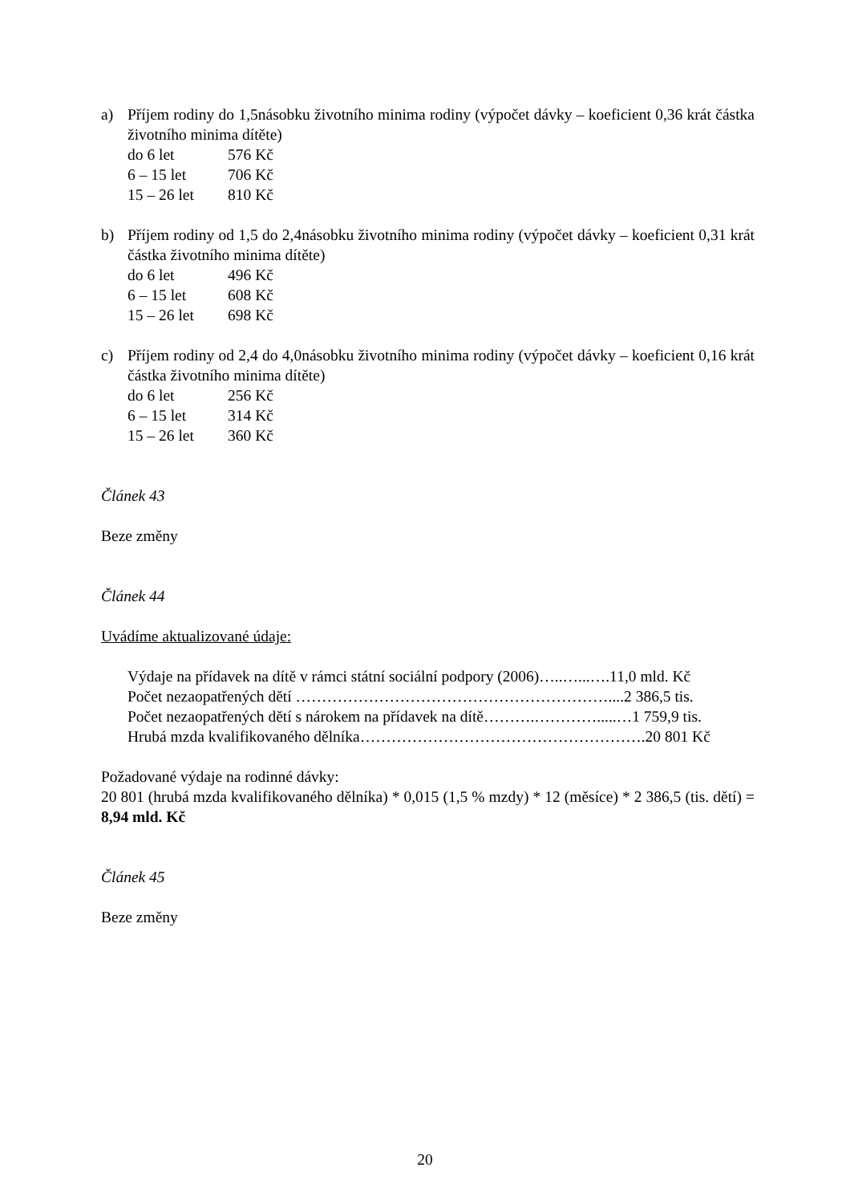a) Příjem rodiny do 1,5násobku životního minima rodiny (výpočet dávky – koeficient 0,36 krát částka životního minima dítěte)
do 6 let 576 Kč
6 – 15 let 706 Kč
15 – 26 let 810 Kč
b) Příjem rodiny od 1,5 do 2,4násobku životního minima rodiny (výpočet dávky – koeficient 0,31 krát částka životního minima dítěte)
do 6 let 496 Kč
6 – 15 let 608 Kč
15 – 26 let 698 Kč
c) Příjem rodiny od 2,4 do 4,0násobku životního minima rodiny (výpočet dávky – koeficient 0,16 krát částka životního minima dítěte)
do 6 let 256 Kč
6 – 15 let 314 Kč
15 – 26 let 360 Kč
Článek 43
Beze změny
Článek 44
Uvádíme aktualizované údaje:
Výdaje na přídavek na dítě v rámci státní sociální podpory (2006)…..…...….11,0 mld. Kč
Počet nezaopatřených dětí ……………………………………………………....2 386,5 tis.
Počet nezaopatřených dětí s nárokem na přídavek na dítě……….………….....…1 759,9 tis.
Hrubá mzda kvalifikovaného dělníka……………………………………………….20 801 Kč
Požadované výdaje na rodinné dávky:
20 801 (hrubá mzda kvalifikovaného dělníka) * 0,015 (1,5 % mzdy) * 12 (měsíce) * 2 386,5 (tis. dětí) = 8,94 mld. Kč
Článek 45
Beze změny
20